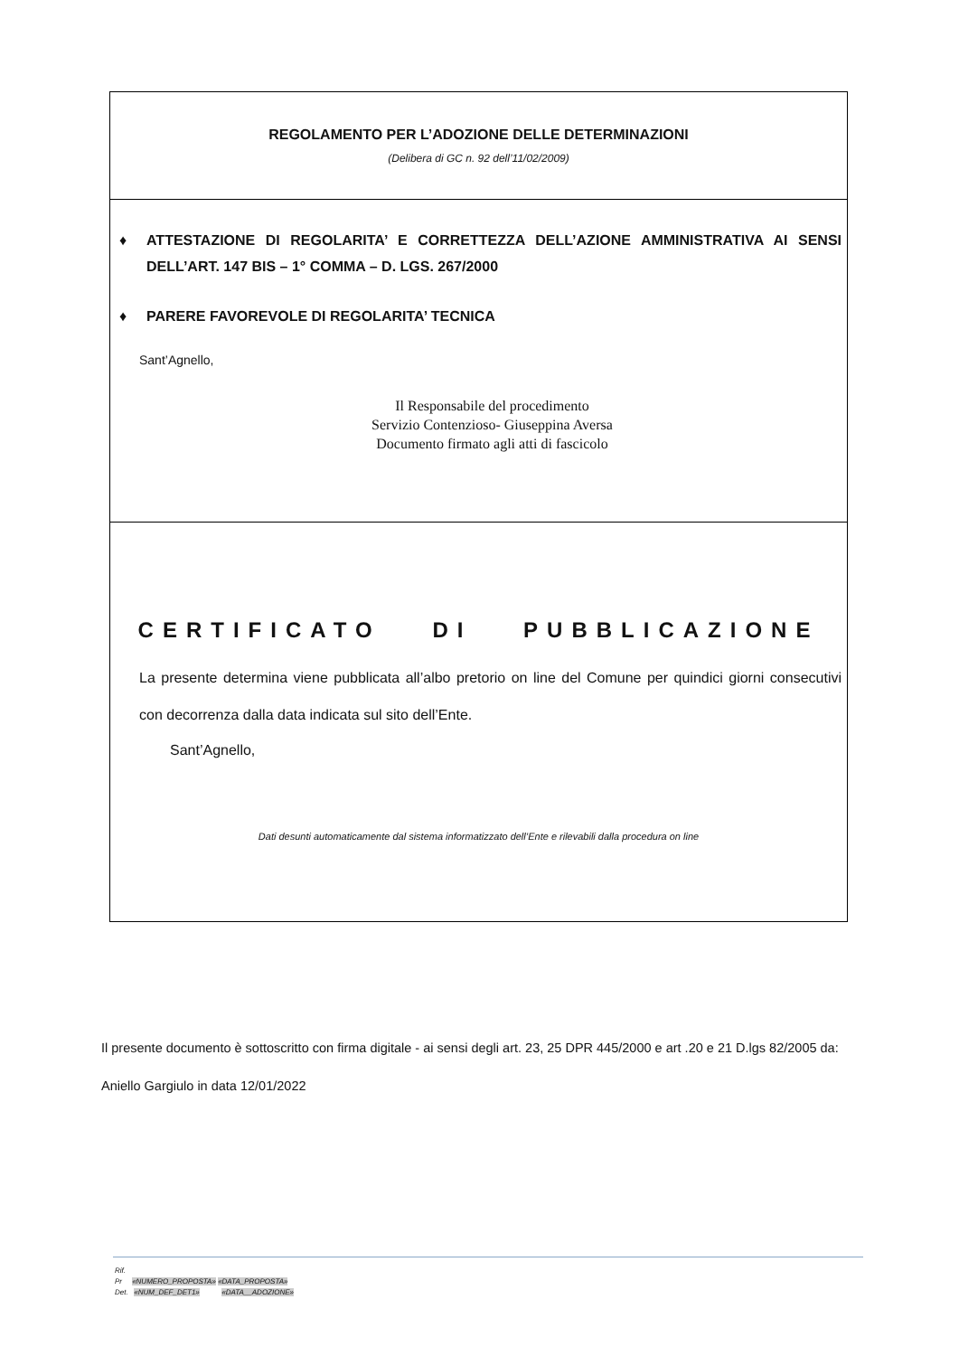REGOLAMENTO PER L’ADOZIONE DELLE DETERMINAZIONI
(Delibera di GC n. 92 dell’11/02/2009)
♦ ATTESTAZIONE DI REGOLARITA’ E CORRETTEZZA DELL’AZIONE AMMINISTRATIVA AI SENSI DELL’ART. 147 BIS – 1° COMMA – D. LGS. 267/2000
♦ PARERE FAVOREVOLE DI REGOLARITA’ TECNICA
Sant’Agnello,
Il Responsabile del procedimento
Servizio Contenzioso- Giuseppina Aversa
Documento firmato agli atti di fascicolo
CERTIFICATO DI PUBBLICAZIONE
La presente determina viene pubblicata all’albo pretorio on line del Comune per quindici giorni consecutivi con decorrenza dalla data indicata sul sito dell’Ente.
Sant’Agnello,
Dati desunti automaticamente dal sistema informatizzato dell’Ente e rilevabili dalla procedura on line
Il presente documento è sottoscritto con firma digitale - ai sensi degli art. 23, 25 DPR 445/2000 e art .20 e 21 D.lgs 82/2005 da:
Aniello Gargiulo in data 12/01/2022
Rif.
Pr «NUMERO_PROPOSTA» «DATA_PROPOSTA»
Det. «NUM_DEF_DET1» «DATA__ADOZIONE»